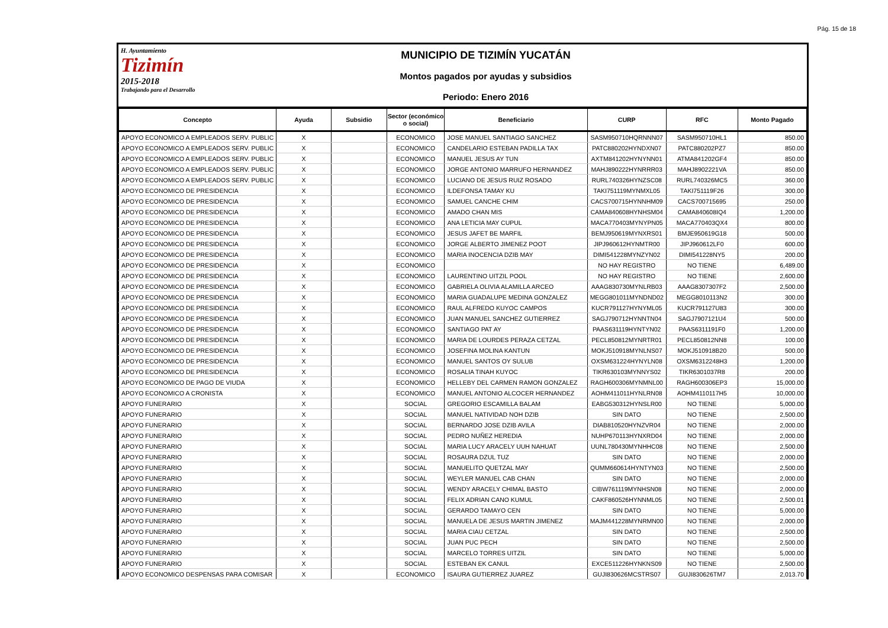Pág. 15 de 18
H. Ayuntamiento
Tizimín
2015-2018
Trabajando para el Desarrollo
MUNICIPIO DE TIZIMÍN YUCATÁN
Montos pagados por ayudas y subsidios
Periodo: Enero 2016
| Concepto | Ayuda | Subsidio | Sector (económico o social) | Beneficiario | CURP | RFC | Monto Pagado |
| --- | --- | --- | --- | --- | --- | --- | --- |
| APOYO ECONOMICO A EMPLEADOS SERV. PUBLIC | X | | ECONOMICO | JOSE MANUEL SANTIAGO SANCHEZ | SASM950710HQRNNN07 | SASM950710HL1 | 850.00 |
| APOYO ECONOMICO A EMPLEADOS SERV. PUBLIC | X | | ECONOMICO | CANDELARIO ESTEBAN PADILLA TAX | PATC880202HYNDXN07 | PATC880202PZ7 | 850.00 |
| APOYO ECONOMICO A EMPLEADOS SERV. PUBLIC | X | | ECONOMICO | MANUEL JESUS AY TUN | AXTM841202HYNYNN01 | ATMA841202GF4 | 850.00 |
| APOYO ECONOMICO A EMPLEADOS SERV. PUBLIC | X | | ECONOMICO | JORGE ANTONIO MARRUFO HERNANDEZ | MAHJ890222HYNRRR03 | MAHJ8902221VA | 850.00 |
| APOYO ECONOMICO A EMPLEADOS SERV. PUBLIC | X | | ECONOMICO | LUCIANO DE JESUS RUIZ ROSADO | RURL740326HYNZSC08 | RURL740326MC5 | 360.00 |
| APOYO ECONOMICO DE PRESIDENCIA | X | | ECONOMICO | ILDEFONSA TAMAY KU | TAKI751119MYNMXL05 | TAKI751119F26 | 300.00 |
| APOYO ECONOMICO DE PRESIDENCIA | X | | ECONOMICO | SAMUEL CANCHE CHIM | CACS700715HYNNHM09 | CACS700715695 | 250.00 |
| APOYO ECONOMICO DE PRESIDENCIA | X | | ECONOMICO | AMADO CHAN MIS | CAMA840608HYNHSM04 | CAMA840608IQ4 | 1,200.00 |
| APOYO ECONOMICO DE PRESIDENCIA | X | | ECONOMICO | ANA LETICIA MAY CUPUL | MACA770403MYNYPN05 | MACA770403QX4 | 800.00 |
| APOYO ECONOMICO DE PRESIDENCIA | X | | ECONOMICO | JESUS JAFET BE MARFIL | BEMJ950619MYNXRS01 | BMJE950619G18 | 500.00 |
| APOYO ECONOMICO DE PRESIDENCIA | X | | ECONOMICO | JORGE ALBERTO JIMENEZ POOT | JIPJ960612HYNMTR00 | JIPJ960612LF0 | 600.00 |
| APOYO ECONOMICO DE PRESIDENCIA | X | | ECONOMICO | MARIA INOCENCIA DZIB MAY | DIMI541228MYNZYN02 | DIMI541228NY5 | 200.00 |
| APOYO ECONOMICO DE PRESIDENCIA | X | | ECONOMICO | | NO HAY REGISTRO | NO TIENE | 6,489.00 |
| APOYO ECONOMICO DE PRESIDENCIA | X | | ECONOMICO | LAURENTINO UITZIL POOL | NO HAY REGISTRO | NO TIENE | 2,600.00 |
| APOYO ECONOMICO DE PRESIDENCIA | X | | ECONOMICO | GABRIELA OLIVIA ALAMILLA ARCEO | AAAG830730MYNLRB03 | AAAG8307307F2 | 2,500.00 |
| APOYO ECONOMICO DE PRESIDENCIA | X | | ECONOMICO | MARIA GUADALUPE MEDINA GONZALEZ | MEGG801011MYNDND02 | MEGG8010113N2 | 300.00 |
| APOYO ECONOMICO DE PRESIDENCIA | X | | ECONOMICO | RAUL ALFREDO KUYOC CAMPOS | KUCR791127HYNYML05 | KUCR791127U83 | 300.00 |
| APOYO ECONOMICO DE PRESIDENCIA | X | | ECONOMICO | JUAN MANUEL SANCHEZ GUTIERREZ | SAGJ790712HYNNTN04 | SAGJ7907121U4 | 500.00 |
| APOYO ECONOMICO DE PRESIDENCIA | X | | ECONOMICO | SANTIAGO PAT AY | PAAS631119HYNTYN02 | PAAS6311191F0 | 1,200.00 |
| APOYO ECONOMICO DE PRESIDENCIA | X | | ECONOMICO | MARIA DE LOURDES PERAZA CETZAL | PECL850812MYNRTR01 | PECL850812NN8 | 100.00 |
| APOYO ECONOMICO DE PRESIDENCIA | X | | ECONOMICO | JOSEFINA MOLINA KANTUN | MOKJ510918MYNLNS07 | MOKJ510918B20 | 500.00 |
| APOYO ECONOMICO DE PRESIDENCIA | X | | ECONOMICO | MANUEL SANTOS OY SULUB | OXSM631224HYNYLN08 | OXSM6312248H3 | 1,200.00 |
| APOYO ECONOMICO DE PRESIDENCIA | X | | ECONOMICO | ROSALIA TINAH KUYOC | TIKR630103MYNNYS02 | TIKR6301037R8 | 200.00 |
| APOYO ECONOMICO DE PAGO DE VIUDA | X | | ECONOMICO | HELLEBY DEL CARMEN RAMON GONZALEZ | RAGH600306MYNMNL00 | RAGH600306EP3 | 15,000.00 |
| APOYO ECONOMICO A CRONISTA | X | | ECONOMICO | MANUEL ANTONIO ALCOCER HERNANDEZ | AOHM411011HYNLRN08 | AOHM4110117H5 | 10,000.00 |
| APOYO FUNERARIO | X | | SOCIAL | GREGORIO ESCAMILLA BALAM | EABG530312HYNSLR00 | NO TIENE | 5,000.00 |
| APOYO FUNERARIO | X | | SOCIAL | MANUEL NATIVIDAD NOH DZIB | SIN DATO | NO TIENE | 2,500.00 |
| APOYO FUNERARIO | X | | SOCIAL | BERNARDO JOSE DZIB AVILA | DIAB810520HYNZVR04 | NO TIENE | 2,000.00 |
| APOYO FUNERARIO | X | | SOCIAL | PEDRO NUÑEZ HEREDIA | NUHP670113HYNXRD04 | NO TIENE | 2,000.00 |
| APOYO FUNERARIO | X | | SOCIAL | MARIA LUCY ARACELY UUH NAHUAT | UUNL780430MYNHHC08 | NO TIENE | 2,500.00 |
| APOYO FUNERARIO | X | | SOCIAL | ROSAURA DZUL TUZ | SIN DATO | NO TIENE | 2,000.00 |
| APOYO FUNERARIO | X | | SOCIAL | MANUELITO QUETZAL MAY | QUMM660614HYNTYN03 | NO TIENE | 2,500.00 |
| APOYO FUNERARIO | X | | SOCIAL | WEYLER MANUEL CAB CHAN | SIN DATO | NO TIENE | 2,000.00 |
| APOYO FUNERARIO | X | | SOCIAL | WENDY ARACELY CHIMAL BASTO | CIBW761119MYNHSN08 | NO TIENE | 2,000.00 |
| APOYO FUNERARIO | X | | SOCIAL | FELIX ADRIAN CANO KUMUL | CAKF860526HYNNML05 | NO TIENE | 2,500.01 |
| APOYO FUNERARIO | X | | SOCIAL | GERARDO TAMAYO CEN | SIN DATO | NO TIENE | 5,000.00 |
| APOYO FUNERARIO | X | | SOCIAL | MANUELA DE JESUS MARTIN JIMENEZ | MAJM441228MYNRMN00 | NO TIENE | 2,000.00 |
| APOYO FUNERARIO | X | | SOCIAL | MARIA CIAU CETZAL | SIN DATO | NO TIENE | 2,500.00 |
| APOYO FUNERARIO | X | | SOCIAL | JUAN PUC PECH | SIN DATO | NO TIENE | 2,500.00 |
| APOYO FUNERARIO | X | | SOCIAL | MARCELO TORRES UITZIL | SIN DATO | NO TIENE | 5,000.00 |
| APOYO FUNERARIO | X | | SOCIAL | ESTEBAN EK CANUL | EXCE511226HYNKNS09 | NO TIENE | 2,500.00 |
| APOYO ECONOMICO DESPENSAS PARA COMISAR | X | | ECONOMICO | ISAURA GUTIERREZ JUAREZ | GUJI830626MCSTRS07 | GUJI830626TM7 | 2,013.70 |